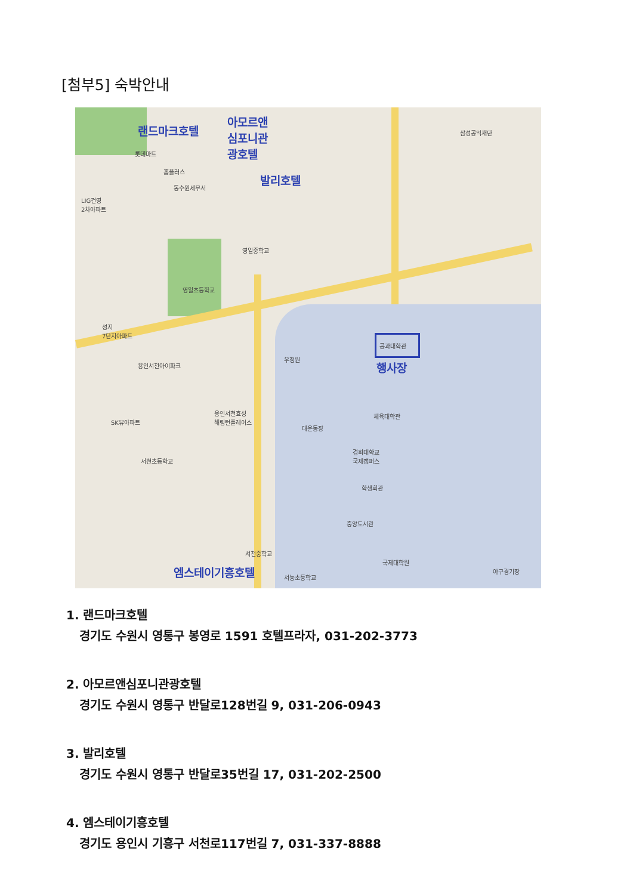[첨부5] 숙박안내
랜드마크호텔
아모르앤
심포니관
광호텔
발리호텔
행사장
엠스테이기흥호텔
공과대학관
삼성공익재단
롯데마트
홈플러스
동수원세무서
LIG건영
2차아파트
영일중학교
영일초등학교
성지
7단지아파트
우정원
용인서천아이파크
SK뷰아파트
용인서천효성
해링턴플레이스
체육대학관
대운동장
경희대학교
국제캠퍼스 서천초등학교
학생회관
중앙도서관
서천중학교
국제대학원
서농초등학교
야구경기장
1. 랜드마크호텔
경기도 수원시 영통구 봉영로 1591 호텔프라자, 031-202-3773
2. 아모르앤심포니관광호텔
경기도 수원시 영통구 반달로128번길 9, 031-206-0943
3. 발리호텔
경기도 수원시 영통구 반달로35번길 17, 031-202-2500
4. 엠스테이기흥호텔
경기도 용인시 기흥구 서천로117번길 7, 031-337-8888